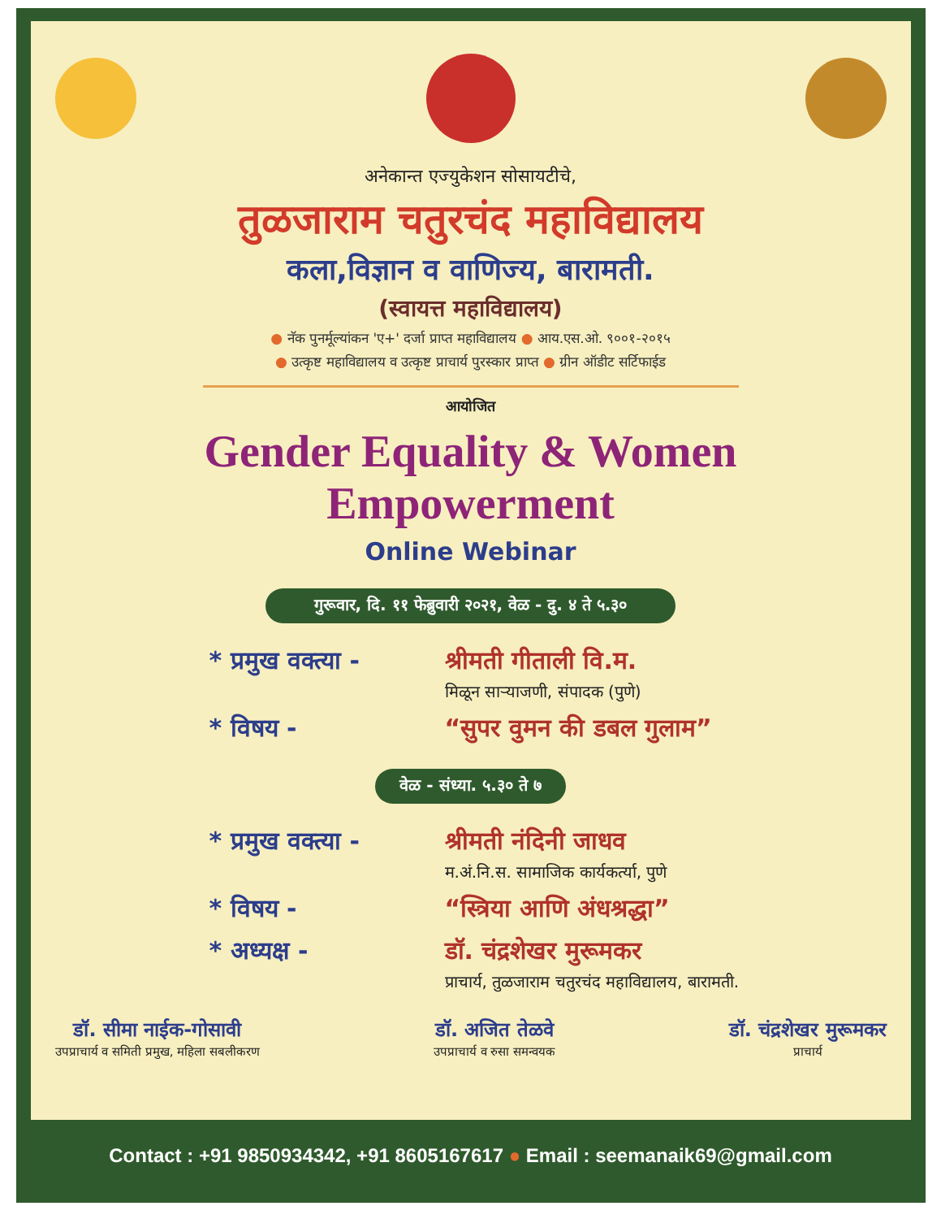अनेकान्त एज्युकेशन सोसायटीचे,
तुळजाराम चतुरचंद महाविद्यालय
कला,विज्ञान व वाणिज्य, बारामती.
(स्वायत्त महाविद्यालय)
● नॅक पुनर्मूल्यांकन 'ए+' दर्जा प्राप्त महाविद्यालय ● आय.एस.ओ. ९००१-२०१५
● उत्कृष्ट महाविद्यालय व उत्कृष्ट प्राचार्य पुरस्कार प्राप्त ● ग्रीन ऑडीट सर्टिफाईड
आयोजित
Gender Equality & Women Empowerment
Online Webinar
गुरूवार, दि. ११ फेब्रुवारी २०२१, वेळ - दु. ४ ते ५.३०
* प्रमुख वक्त्या -
श्रीमती गीताली वि.म.
मिळून साऱ्याजणी, संपादक (पुणे)
* विषय - “सुपर वुमन की डबल गुलाम”
वेळ - संध्या. ५.३० ते ७
* प्रमुख वक्त्या -
श्रीमती नंदिनी जाधव
म.अं.नि.स. सामाजिक कार्यकर्त्या, पुणे
* विषय - “स्त्रिया आणि अंधश्रद्धा”
* अध्यक्ष - डॉ. चंद्रशेखर मुरूमकर
प्राचार्य, तुळजाराम चतुरचंद महाविद्यालय, बारामती.
डॉ. सीमा नाईक-गोसावी
उपप्राचार्य व समिती प्रमुख, महिला सबलीकरण
डॉ. अजित तेळवे
उपप्राचार्य व रुसा समन्वयक
डॉ. चंद्रशेखर मुरूमकर
प्राचार्य
Contact : +91 9850934342, +91 8605167617 ● Email : seemanaik69@gmail.com